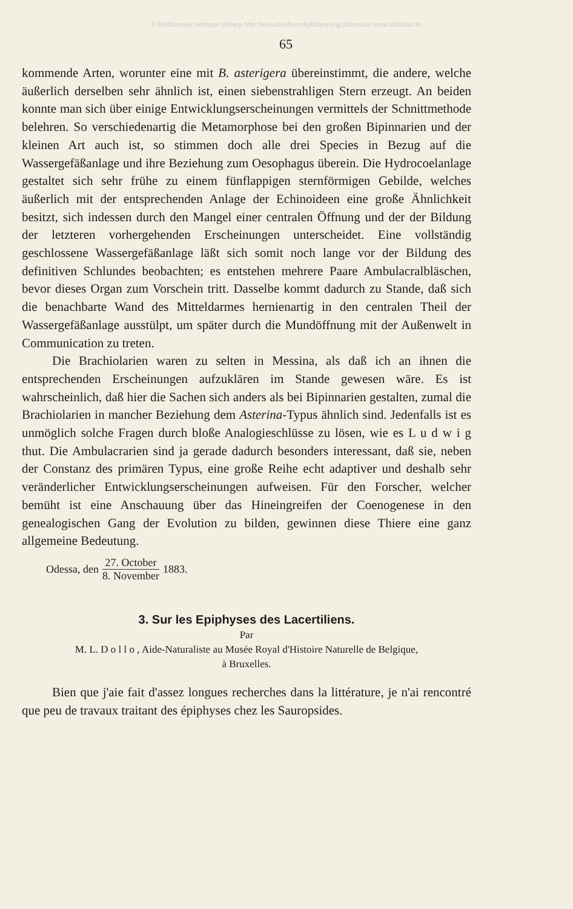© Biodiversity Heritage Library, http://www.biodiversitylibrary.org/;download www.zobodat.at
65
kommende Arten, worunter eine mit B. asterigera übereinstimmt, die andere, welche äußerlich derselben sehr ähnlich ist, einen siebenstrahligen Stern erzeugt. An beiden konnte man sich über einige Entwicklungserscheinungen vermittels der Schnittmethode belehren. So verschiedenartig die Metamorphose bei den großen Bipinnarien und der kleinen Art auch ist, so stimmen doch alle drei Species in Bezug auf die Wassergefäßanlage und ihre Beziehung zum Oesophagus überein. Die Hydrocoelanlage gestaltet sich sehr frühe zu einem fünflappigen sternförmigen Gebilde, welches äußerlich mit der entsprechenden Anlage der Echinoideen eine große Ähnlichkeit besitzt, sich indessen durch den Mangel einer centralen Öffnung und der der Bildung der letzteren vorhergehenden Erscheinungen unterscheidet. Eine vollständig geschlossene Wassergefäßanlage läßt sich somit noch lange vor der Bildung des definitiven Schlundes beobachten; es entstehen mehrere Paare Ambulacralbläschen, bevor dieses Organ zum Vorschein tritt. Dasselbe kommt dadurch zu Stande, daß sich die benachbarte Wand des Mitteldarmes hernienartig in den centralen Theil der Wassergefäßanlage ausstülpt, um später durch die Mundöffnung mit der Außenwelt in Communication zu treten.
Die Brachiolarien waren zu selten in Messina, als daß ich an ihnen die entsprechenden Erscheinungen aufzuklären im Stande gewesen wäre. Es ist wahrscheinlich, daß hier die Sachen sich anders als bei Bipinnarien gestalten, zumal die Brachiolarien in mancher Beziehung dem Asterina-Typus ähnlich sind. Jedenfalls ist es unmöglich solche Fragen durch bloße Analogieschlüsse zu lösen, wie es L u d w i g thut. Die Ambulacrarien sind ja gerade dadurch besonders interessant, daß sie, neben der Constanz des primären Typus, eine große Reihe echt adaptiver und deshalb sehr veränderlicher Entwicklungserscheinungen aufweisen. Für den Forscher, welcher bemüht ist eine Anschauung über das Hineingreifen der Coenogenese in den genealogischen Gang der Evolution zu bilden, gewinnen diese Thiere eine ganz allgemeine Bedeutung.
Odessa, den 27. October 8. November 1883.
3. Sur les Epiphyses des Lacertiliens.
Par
M. L. D o l l o , Aide-Naturaliste au Musée Royal d'Histoire Naturelle de Belgique,
à Bruxelles.
Bien que j'aie fait d'assez longues recherches dans la littérature, je n'ai rencontré que peu de travaux traitant des épiphyses chez les Sauropsides.